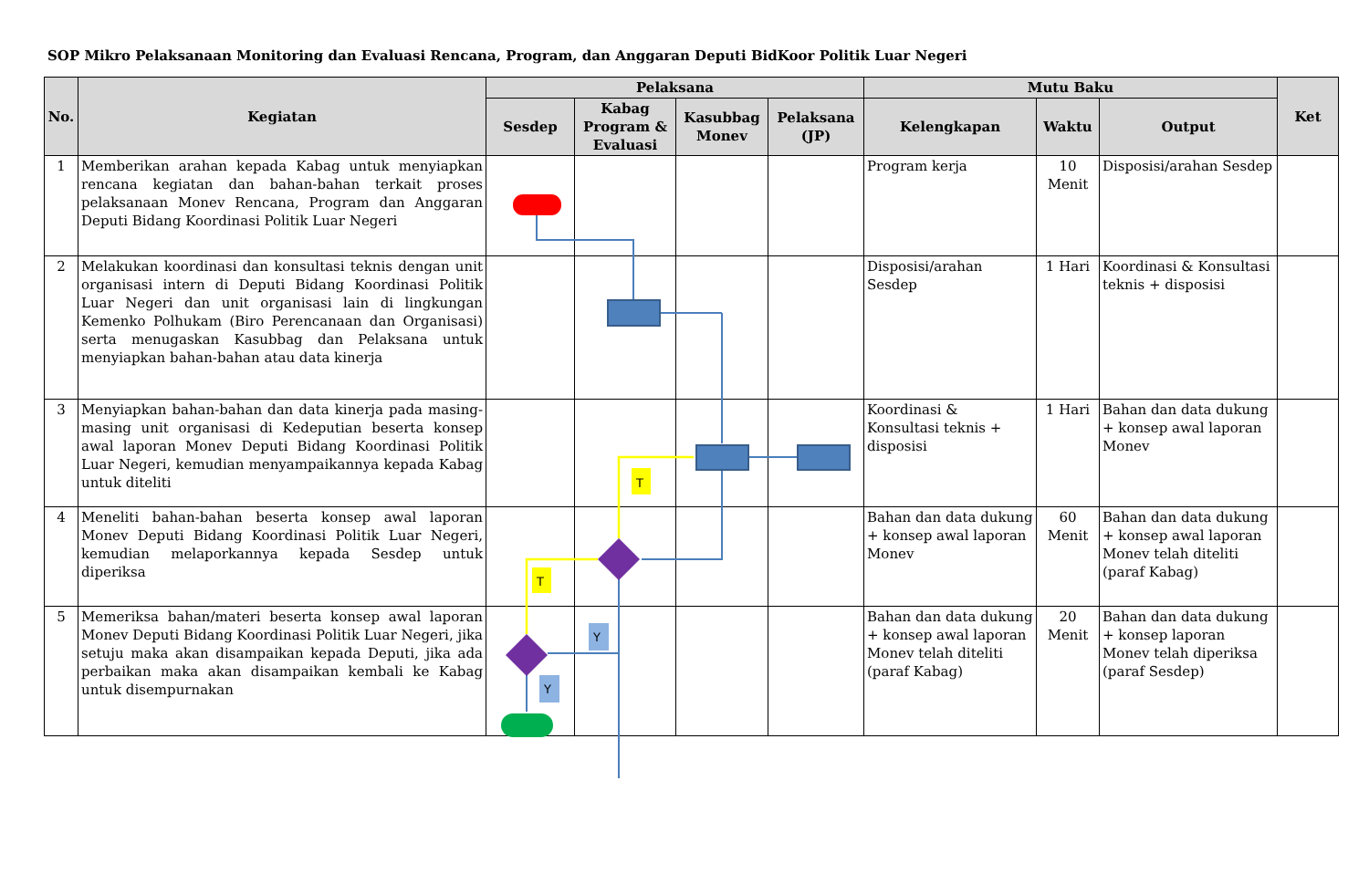SOP Mikro Pelaksanaan Monitoring dan Evaluasi Rencana, Program, dan Anggaran Deputi BidKoor Politik Luar Negeri
| No. | Kegiatan | Pelaksana | | | | Mutu Baku | | | Ket |
| --- | --- | --- | --- | --- | --- | --- | --- | --- | --- |
| | | Sesdep | Kabag Program & Evaluasi | Kasubbag Monev | Pelaksana (JP) | Kelengkapan | Waktu | Output | |
| 1 | Memberikan arahan kepada Kabag untuk menyiapkan rencana kegiatan dan bahan-bahan terkait proses pelaksanaan Monev Rencana, Program dan Anggaran Deputi Bidang Koordinasi Politik Luar Negeri | | | | | Program kerja | 10 Menit | Disposisi/arahan Sesdep | |
| 2 | Melakukan koordinasi dan konsultasi teknis dengan unit organisasi intern di Deputi Bidang Koordinasi Politik Luar Negeri dan unit organisasi lain di lingkungan Kemenko Polhukam (Biro Perencanaan dan Organisasi) serta menugaskan Kasubbag dan Pelaksana untuk menyiapkan bahan-bahan atau data kinerja | | | | | Disposisi/arahan Sesdep | 1 Hari | Koordinasi & Konsultasi teknis + disposisi | |
| 3 | Menyiapkan bahan-bahan dan data kinerja pada masing-masing unit organisasi di Kedeputian beserta konsep awal laporan Monev Deputi Bidang Koordinasi Politik Luar Negeri, kemudian menyampaikannya kepada Kabag untuk diteliti | | | | | Koordinasi & Konsultasi teknis + disposisi | 1 Hari | Bahan dan data dukung + konsep awal laporan Monev | |
| 4 | Meneliti bahan-bahan beserta konsep awal laporan Monev Deputi Bidang Koordinasi Politik Luar Negeri, kemudian melaporkannya kepada Sesdep untuk diperiksa | | | | | Bahan dan data dukung + konsep awal laporan Monev | 60 Menit | Bahan dan data dukung + konsep awal laporan Monev telah diteliti (paraf Kabag) | |
| 5 | Memeriksa bahan/materi beserta konsep awal laporan Monev Deputi Bidang Koordinasi Politik Luar Negeri, jika setuju maka akan disampaikan kepada Deputi, jika ada perbaikan maka akan disampaikan kembali ke Kabag untuk disempurnakan | | | | | Bahan dan data dukung + konsep awal laporan Monev telah diteliti (paraf Kabag) | 20 Menit | Bahan dan data dukung + konsep laporan Monev telah diperiksa (paraf Sesdep) | |
T
T
Y
Y